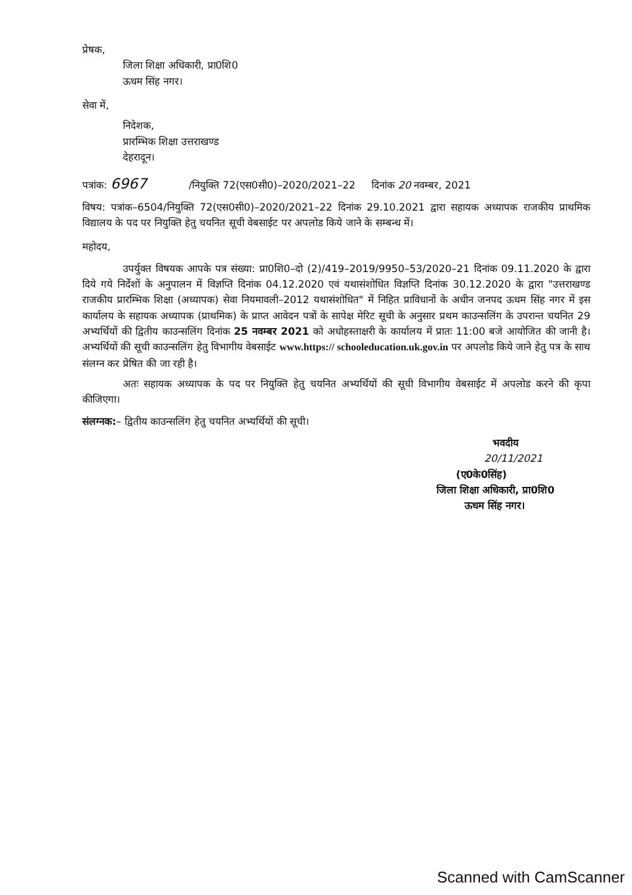प्रेषक,
जिला शिक्षा अधिकारी, प्रा0शि0
ऊधम सिंह नगर।
सेवा में,
निदेशक,
प्रारम्भिक शिक्षा उत्तराखण्ड
देहरादून।
पत्रांक: 6967 /नियुक्ति 72(एस0सी0)–2020/2021–22 दिनांक 20 नवम्बर, 2021
विषय: पत्रांक–6504/नियुक्ति 72(एस0सी0)–2020/2021–22 दिनांक 29.10.2021 द्वारा सहायक अध्यापक राजकीय प्राथमिक विद्यालय के पद पर नियुक्ति हेतु चयनित सूची वेबसाईट पर अपलोड किये जाने के सम्बन्ध में।
महोदय,
उपर्युक्त विषयक आपके पत्र संख्या: प्रा0शि0–दो (2)/419–2019/9950–53/2020–21 दिनांक 09.11.2020 के द्वारा दिये गये निर्देशों के अनुपालन में विज्ञप्ति दिनांक 04.12.2020 एवं यथासंशोधित विज्ञप्ति दिनांक 30.12.2020 के द्वारा "उत्तराखण्ड राजकीय प्रारम्भिक शिक्षा (अध्यापक) सेवा नियमावली–2012 यथासंशोधित" में निहित प्राविधानों के अधीन जनपद ऊधम सिंह नगर में इस कार्यालय के सहायक अध्यापक (प्राथमिक) के प्राप्त आवेदन पत्रों के सापेक्ष मेरिट सूची के अनुसार प्रथम काउन्सलिंग के उपरान्त चयनित 29 अभ्यर्थियों की द्वितीय काउन्सलिंग दिनांक 25 नवम्बर 2021 को अधोहस्ताक्षरी के कार्यालय में प्रातः 11:00 बजे आयोजित की जानी है। अभ्यर्थियों की सूची काउन्सलिंग हेतु विभागीय वेबसाईट www.https:// schooleducation.uk.gov.in पर अपलोड किये जाने हेतु पत्र के साथ संलग्न कर प्रेषित की जा रही है।
अतः सहायक अध्यापक के पद पर नियुक्ति हेतु चयनित अभ्यर्थियों की सूची विभागीय वेबसाईट में अपलोड करने की कृपा कीजिएगा।
संलग्नक:– द्वितीय काउन्सलिंग हेतु चयनित अभ्यर्थियों की सूची।
भवदीय
20/11/2021
(ए0के0सिंह)
जिला शिक्षा अधिकारी, प्रा0शि0
ऊधम सिंह नगर।
Scanned with CamScanner